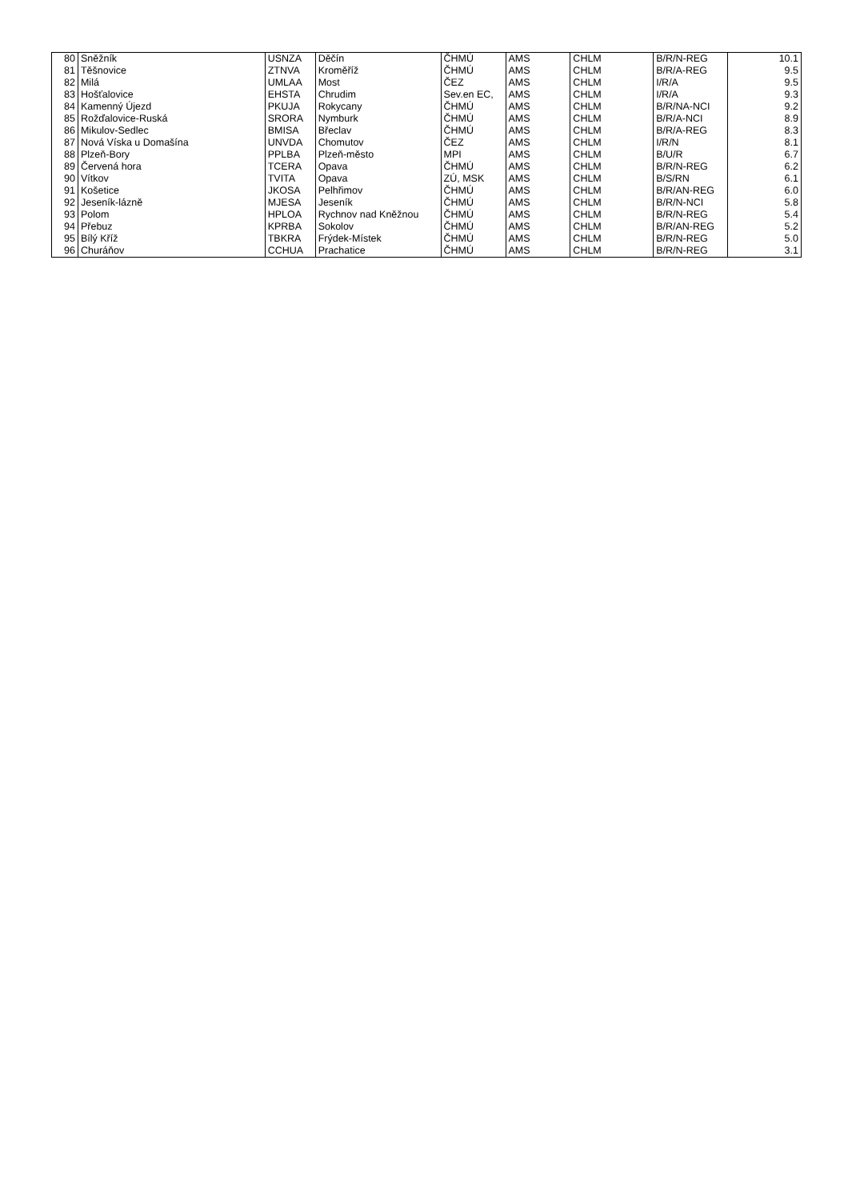| 80 | Sněžník | USNZA | Děčín | ČHMÚ | AMS | CHLM | B/R/N-REG | 10.1 |
| 81 | Těšnovice | ZTNVA | Kroměříž | ČHMÚ | AMS | CHLM | B/R/A-REG | 9.5 |
| 82 | Milá | UMLAA | Most | ČEZ | AMS | CHLM | I/R/A | 9.5 |
| 83 | Hošťalovice | EHSTA | Chrudim | Sev.en EC, | AMS | CHLM | I/R/A | 9.3 |
| 84 | Kamenný Újezd | PKUJA | Rokycany | ČHMÚ | AMS | CHLM | B/R/NA-NCI | 9.2 |
| 85 | Rožďalovice-Ruská | SRORA | Nymburk | ČHMÚ | AMS | CHLM | B/R/A-NCI | 8.9 |
| 86 | Mikulov-Sedlec | BMISA | Břeclav | ČHMÚ | AMS | CHLM | B/R/A-REG | 8.3 |
| 87 | Nová Víska u Domašína | UNVDA | Chomutov | ČEZ | AMS | CHLM | I/R/N | 8.1 |
| 88 | Plzeň-Bory | PPLBA | Plzeň-město | MPI | AMS | CHLM | B/U/R | 6.7 |
| 89 | Červená hora | TCERA | Opava | ČHMÚ | AMS | CHLM | B/R/N-REG | 6.2 |
| 90 | Vítkov | TVITA | Opava | ZÚ, MSK | AMS | CHLM | B/S/RN | 6.1 |
| 91 | Košetice | JKOSA | Pelhřimov | ČHMÚ | AMS | CHLM | B/R/AN-REG | 6.0 |
| 92 | Jeseník-lázně | MJESA | Jeseník | ČHMÚ | AMS | CHLM | B/R/N-NCI | 5.8 |
| 93 | Polom | HPLOA | Rychnov nad Kněžnou | ČHMÚ | AMS | CHLM | B/R/N-REG | 5.4 |
| 94 | Přebuz | KPRBA | Sokolov | ČHMÚ | AMS | CHLM | B/R/AN-REG | 5.2 |
| 95 | Bílý Kříž | TBKRA | Frýdek-Místek | ČHMÚ | AMS | CHLM | B/R/N-REG | 5.0 |
| 96 | Churáňov | CCHUA | Prachatice | ČHMÚ | AMS | CHLM | B/R/N-REG | 3.1 |